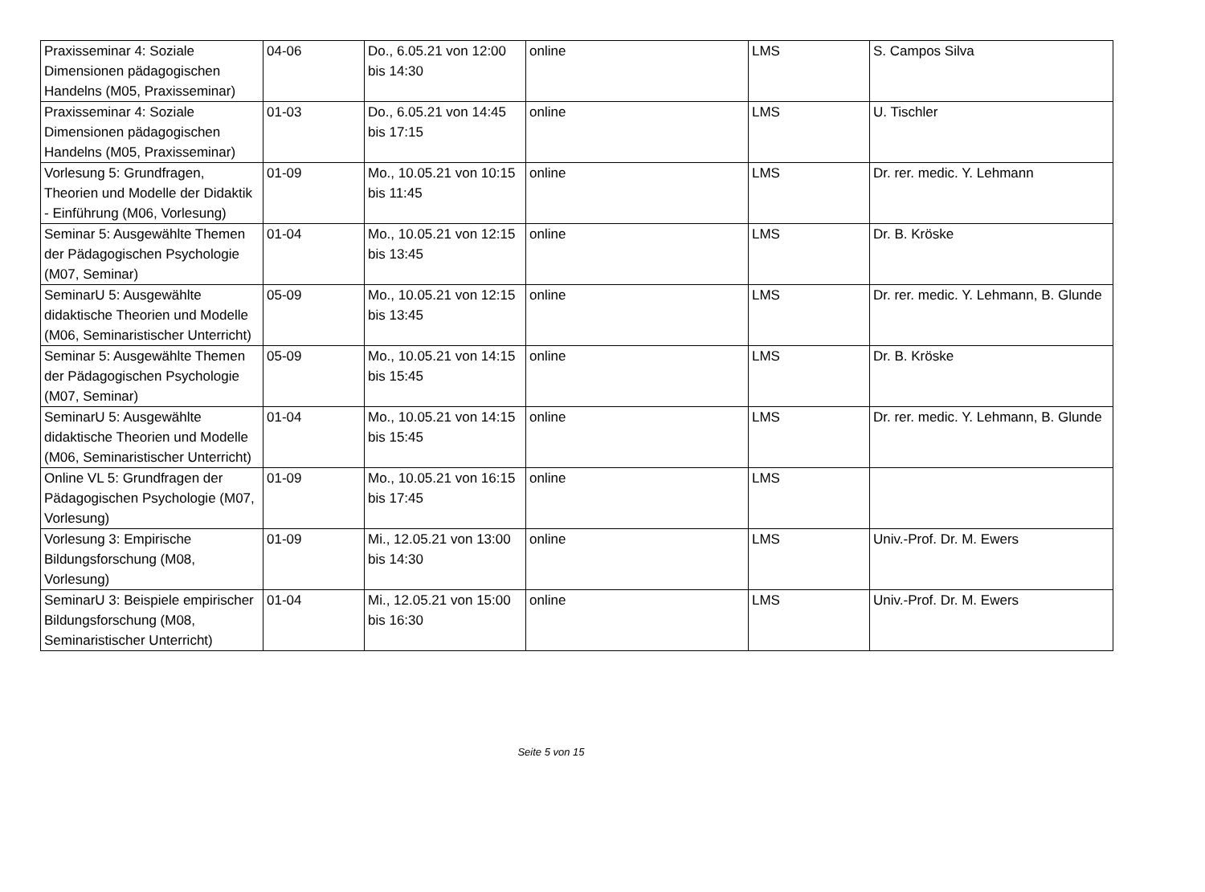| Praxisseminar 4: Soziale Dimensionen pädagogischen Handelns (M05, Praxisseminar) | 04-06 | Do., 6.05.21 von 12:00 bis 14:30 | online | LMS | S. Campos Silva |
| Praxisseminar 4: Soziale Dimensionen pädagogischen Handelns (M05, Praxisseminar) | 01-03 | Do., 6.05.21 von 14:45 bis 17:15 | online | LMS | U. Tischler |
| Vorlesung 5: Grundfragen, Theorien und Modelle der Didaktik - Einführung (M06, Vorlesung) | 01-09 | Mo., 10.05.21 von 10:15 bis 11:45 | online | LMS | Dr. rer. medic. Y. Lehmann |
| Seminar 5: Ausgewählte Themen der Pädagogischen Psychologie (M07, Seminar) | 01-04 | Mo., 10.05.21 von 12:15 bis 13:45 | online | LMS | Dr. B. Kröske |
| SeminarU 5: Ausgewählte didaktische Theorien und Modelle (M06, Seminaristischer Unterricht) | 05-09 | Mo., 10.05.21 von 12:15 bis 13:45 | online | LMS | Dr. rer. medic. Y. Lehmann, B. Glunde |
| Seminar 5: Ausgewählte Themen der Pädagogischen Psychologie (M07, Seminar) | 05-09 | Mo., 10.05.21 von 14:15 bis 15:45 | online | LMS | Dr. B. Kröske |
| SeminarU 5: Ausgewählte didaktische Theorien und Modelle (M06, Seminaristischer Unterricht) | 01-04 | Mo., 10.05.21 von 14:15 bis 15:45 | online | LMS | Dr. rer. medic. Y. Lehmann, B. Glunde |
| Online VL 5: Grundfragen der Pädagogischen Psychologie (M07, Vorlesung) | 01-09 | Mo., 10.05.21 von 16:15 bis 17:45 | online | LMS | |
| Vorlesung 3: Empirische Bildungsforschung (M08, Vorlesung) | 01-09 | Mi., 12.05.21 von 13:00 bis 14:30 | online | LMS | Univ.-Prof. Dr. M. Ewers |
| SeminarU 3: Beispiele empirischer Bildungsforschung (M08, Seminaristischer Unterricht) | 01-04 | Mi., 12.05.21 von 15:00 bis 16:30 | online | LMS | Univ.-Prof. Dr. M. Ewers |
Seite 5 von 15